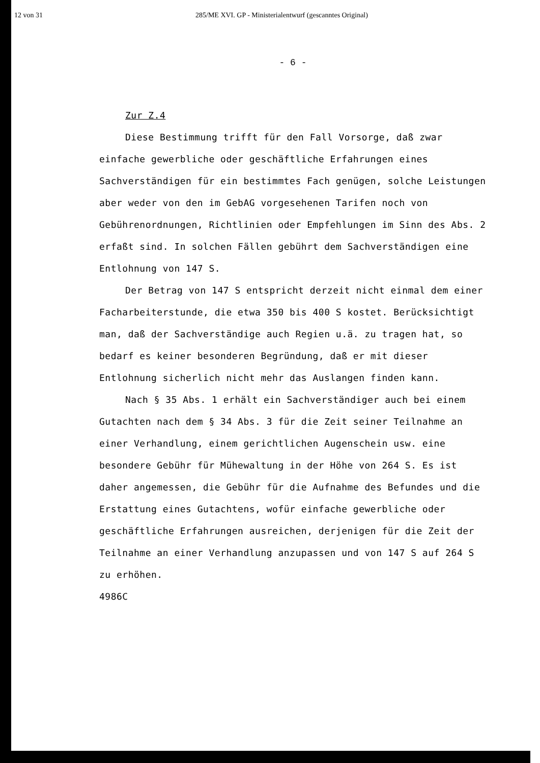12 von 31 285/ME XVI. GP - Ministerialentwurf (gescanntes Original)
- 6 -
Zur Z.4
Diese Bestimmung trifft für den Fall Vorsorge, daß zwar einfache gewerbliche oder geschäftliche Erfahrungen eines Sachverständigen für ein bestimmtes Fach genügen, solche Leistungen aber weder von den im GebAG vorgesehenen Tarifen noch von Gebührenordnungen, Richtlinien oder Empfehlungen im Sinn des Abs. 2 erfaßt sind. In solchen Fällen gebührt dem Sachverständigen eine Entlohnung von 147 S.
Der Betrag von 147 S entspricht derzeit nicht einmal dem einer Facharbeiterstunde, die etwa 350 bis 400 S kostet. Berücksichtigt man, daß der Sachverständige auch Regien u.ä. zu tragen hat, so bedarf es keiner besonderen Begründung, daß er mit dieser Entlohnung sicherlich nicht mehr das Auslangen finden kann.
Nach § 35 Abs. 1 erhält ein Sachverständiger auch bei einem Gutachten nach dem § 34 Abs. 3 für die Zeit seiner Teilnahme an einer Verhandlung, einem gerichtlichen Augenschein usw. eine besondere Gebühr für Mühewaltung in der Höhe von 264 S. Es ist daher angemessen, die Gebühr für die Aufnahme des Befundes und die Erstattung eines Gutachtens, wofür einfache gewerbliche oder geschäftliche Erfahrungen ausreichen, derjenigen für die Zeit der Teilnahme an einer Verhandlung anzupassen und von 147 S auf 264 S zu erhöhen.
4986C